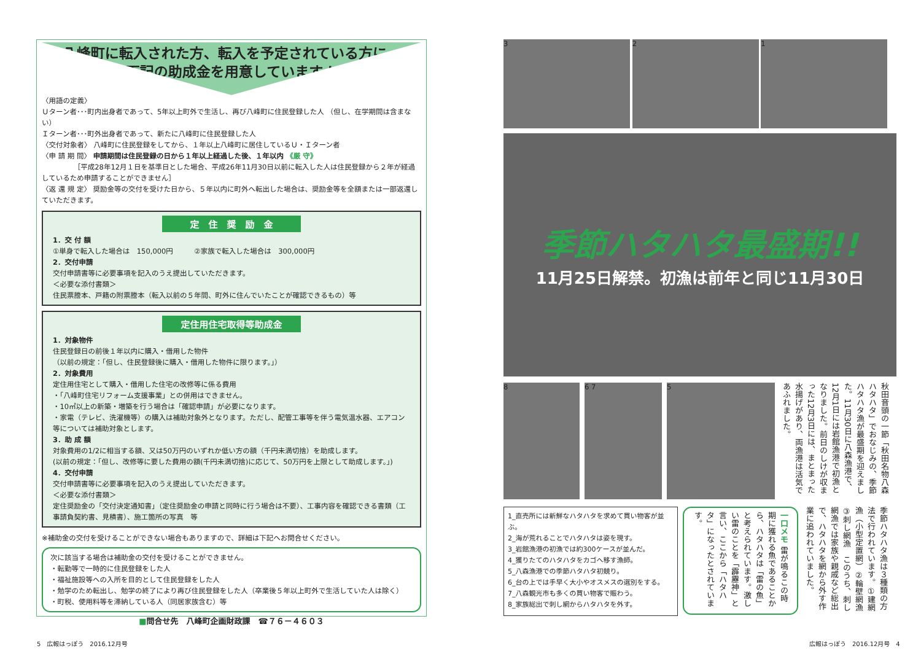八峰町に転入された方、転入を予定されている方に、
下記の助成金を用意しています！
〈用語の定義〉
Ｕターン者･･･町内出身者であって、5年以上町外で生活し、再び八峰町に住民登録した人 （但し、在学期間は含まない）
Ｉターン者･･･町外出身者であって、新たに八峰町に住民登録した人
〈交付対象者〉 八峰町に住民登録をしてから、１年以上八峰町に居住しているＵ・Ｉターン者
〈申 請 期 間〉 申請期間は住民登録の日から１年以上経過した後、１年以内 《厳 守》
　　　　　［平成28年12月１日を基準日とした場合、平成26年11月30日以前に転入した人は住民登録から２年が経過しているため申請することができません］
〈返 還 規 定〉 奨励金等の交付を受けた日から、５年以内に町外へ転出した場合は、奨励金等を全額または一部返還していただきます。
定　住　奨　励　金
1．交 付 額
①単身で転入した場合は　150,000円　　　②家族で転入した場合は　300,000円
2．交付申請
交付申請書等に必要事項を記入のうえ提出していただきます。
＜必要な添付書類＞
住民票謄本、戸籍の附票謄本（転入以前の５年間、町外に住んでいたことが確認できるもの）等
定住用住宅取得等助成金
1．対象物件
住民登録日の前後１年以内に購入・借用した物件
（以前の規定：「但し、住民登録後に購入・借用した物件に限ります。」）
2．対象費用
定住用住宅として購入・借用した住宅の改修等に係る費用
・「八峰町住宅リフォーム支援事業」との併用はできません。
・10㎡以上の新築・増築を行う場合は「確認申請」が必要になります。
・家電（テレビ、洗濯機等）の購入は補助対象外となります。ただし、配管工事等を伴う電気温水器、エアコン等については補助対象とします。
3．助 成 額
対象費用の1/2に相当する額、又は50万円のいずれか低い方の額（千円未満切捨）を助成します。
(以前の規定：「但し、改修等に要した費用の額(千円未満切捨)に応じて、50万円を上限として助成します。」)
4．交付申請
交付申請書等に必要事項を記入のうえ提出していただきます。
＜必要な添付書類＞
定住奨励金の「交付決定通知書」（定住奨励金の申請と同時に行う場合は不要）、工事内容を確認できる書類（工事請負契約書、見積書）、施工箇所の写真　等
※補助金の交付を受けることができない場合もありますので、詳細は下記へお問合せください。
次に該当する場合は補助金の交付を受けることができません。
・転勤等で一時的に住民登録をした人
・福祉施設等への入所を目的として住民登録をした人
・勉学のため転出し、勉学の終了により再び住民登録をした人（卒業後５年以上町外で生活していた人は除く）
・町税、使用料等を滞納している人（同居家族含む）等
■問合せ先　八峰町企画財政課　☎７６－４６０３
3 2 1
季節ハタハタ最盛期!!
11月25日解禁。初漁は前年と同じ11月30日
8 6 7 5
秋田音頭の一節「秋田名物八森ハタハタ」でおなじみの、季節ハタハタ漁が最盛期を迎えました。11月30日に八森漁港で、12月1日には岩館漁港で初漁となりました。前日のしけが収まった12月3日には、まとまった水揚げがあり、両漁港は活気であふれました。
1_直売所には新鮮なハタハタを求めて買い物客が並ぶ。
2_海が荒れることでハタハタは姿を現す。
3_岩館漁港の初漁では約300ケースが並んだ。
4_獲りたてのハタハタをカゴへ移す漁師。
5_八森漁港での季節ハタハタ初競り。
6_台の上では手早く大小やオスメスの選別をする。
7_八森観光市も多くの買い物客で賑わう。
8_家族総出で刺し網からハタハタを外す。
一口メモ 雷が鳴るこの時期に獲れる魚であることから、ハタハタは「雷の魚」と考えられています。激しい雷のことを「霹靂神」と言い、ここから「ハタハタ」になったとされています。
季節ハタハタ漁は３種類の方法で行われています。①建網漁（小型定置網）②輪壁網漁③刺し網漁　このうち、刺し網漁では家族や親戚など総出で、ハタハタを網から外す作業に追われていました。
5　広報はっぽう　2016.12月号 広報はっぽう　2016.12月号　4